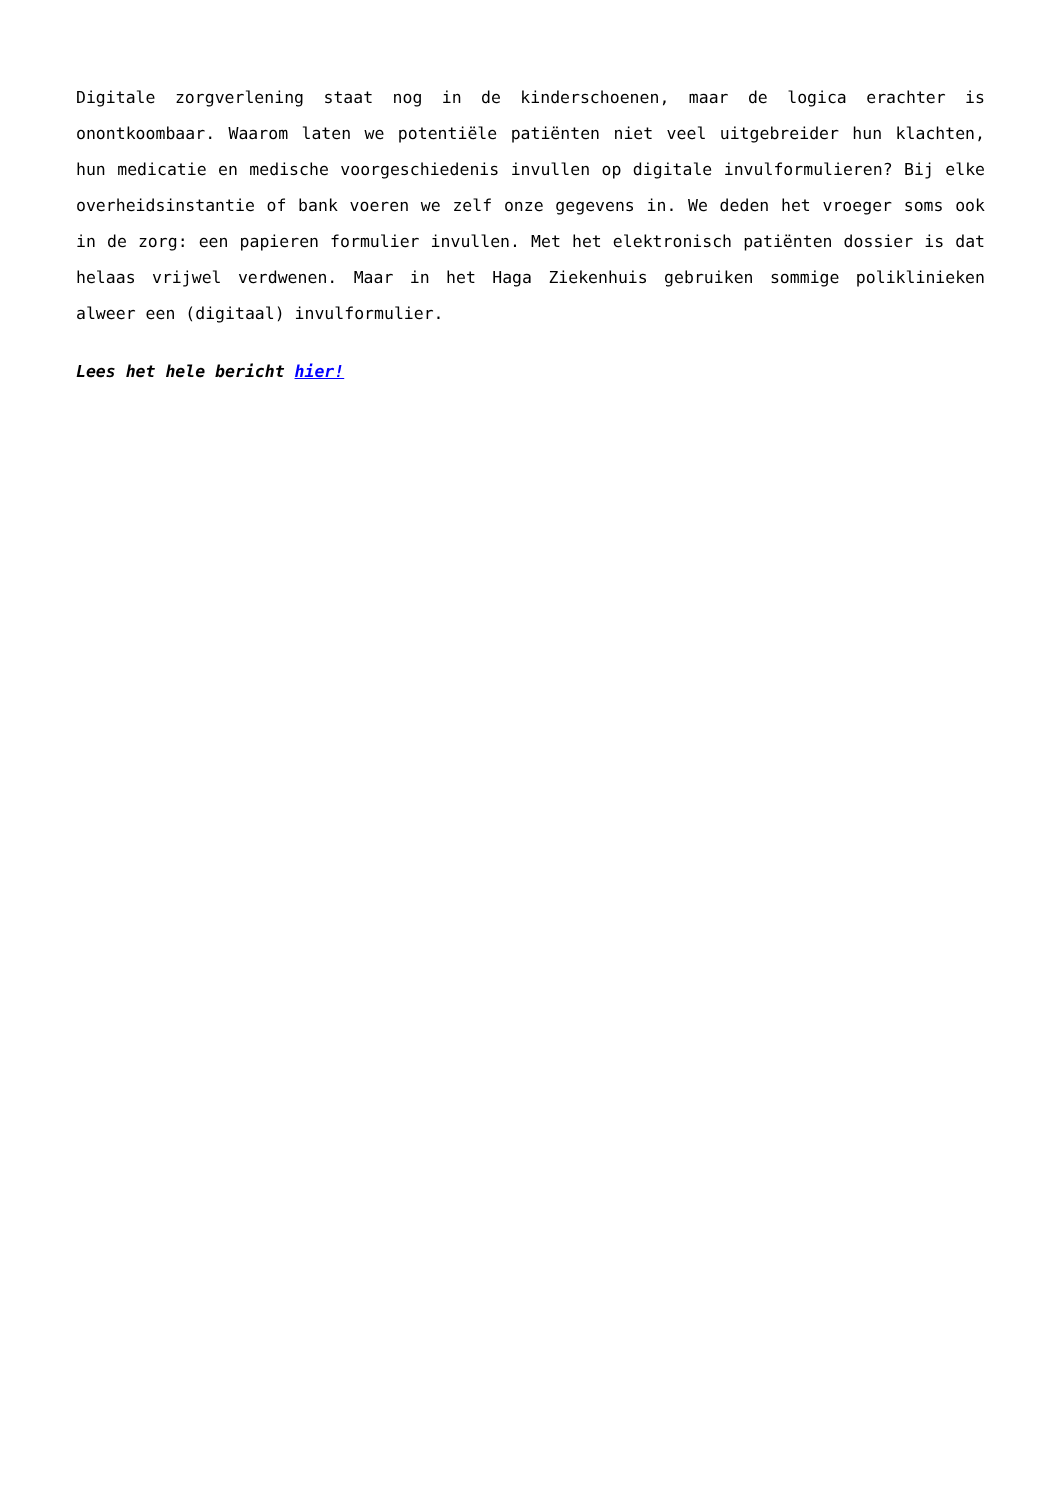Digitale zorgverlening staat nog in de kinderschoenen, maar de logica erachter is onontkoombaar. Waarom laten we potentiële patiënten niet veel uitgebreider hun klachten, hun medicatie en medische voorgeschiedenis invullen op digitale invulformulieren? Bij elke overheidsinstantie of bank voeren we zelf onze gegevens in. We deden het vroeger soms ook in de zorg: een papieren formulier invullen. Met het elektronisch patiënten dossier is dat helaas vrijwel verdwenen. Maar in het Haga Ziekenhuis gebruiken sommige poliklinieken alweer een (digitaal) invulformulier.
Lees het hele bericht hier!